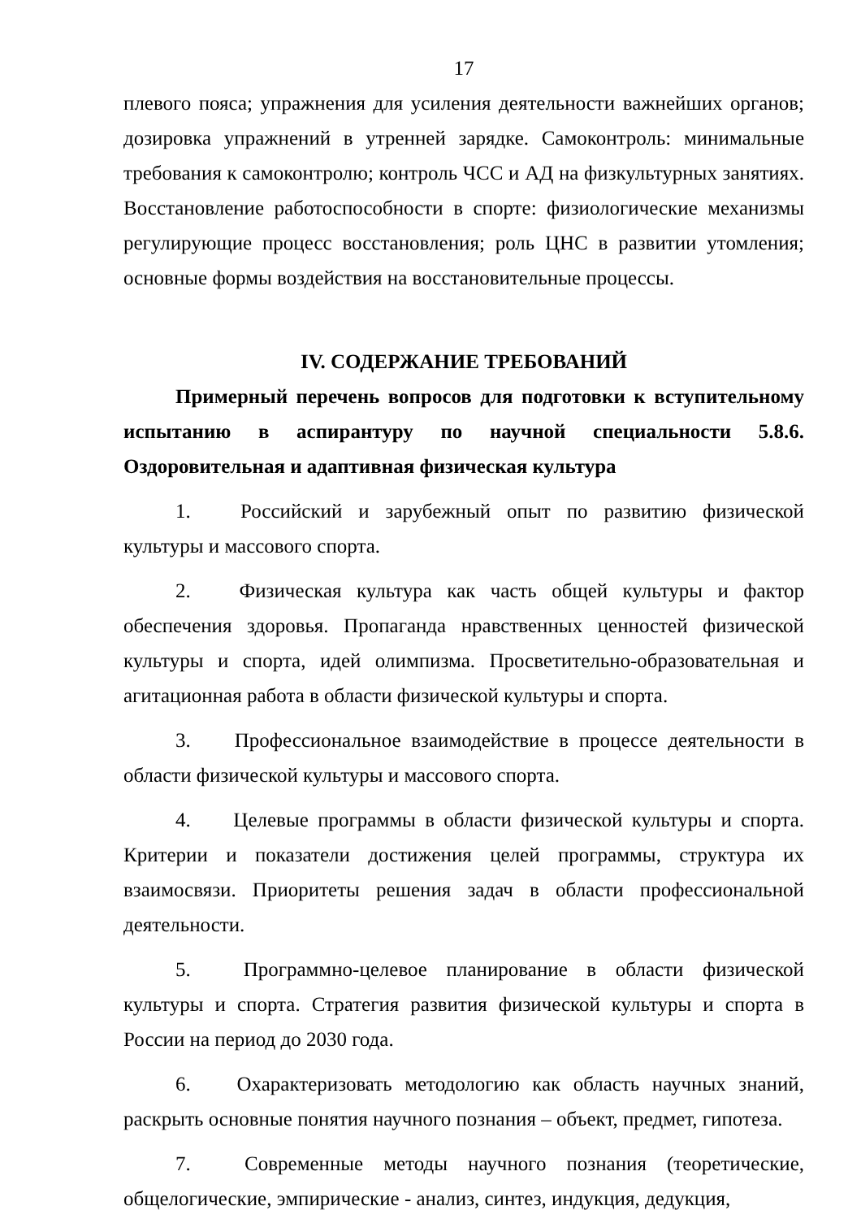17
плевого пояса; упражнения для усиления деятельности важнейших органов; дозировка упражнений в утренней зарядке. Самоконтроль: минимальные требования к самоконтролю; контроль ЧСС и АД на физкультурных занятиях. Восстановление работоспособности в спорте: физиологические механизмы регулирующие процесс восстановления; роль ЦНС в развитии утомления; основные формы воздействия на восстановительные процессы.
IV. СОДЕРЖАНИЕ ТРЕБОВАНИЙ
Примерный перечень вопросов для подготовки к вступительному испытанию в аспирантуру по научной специальности 5.8.6. Оздоровительная и адаптивная физическая культура
1. Российский и зарубежный опыт по развитию физической культуры и массового спорта.
2. Физическая культура как часть общей культуры и фактор обеспечения здоровья. Пропаганда нравственных ценностей физической культуры и спорта, идей олимпизма. Просветительно-образовательная и агитационная работа в области физической культуры и спорта.
3. Профессиональное взаимодействие в процессе деятельности в области физической культуры и массового спорта.
4. Целевые программы в области физической культуры и спорта. Критерии и показатели достижения целей программы, структура их взаимосвязи. Приоритеты решения задач в области профессиональной деятельности.
5. Программно-целевое планирование в области физической культуры и спорта. Стратегия развития физической культуры и спорта в России на период до 2030 года.
6. Охарактеризовать методологию как область научных знаний, раскрыть основные понятия научного познания – объект, предмет, гипотеза.
7. Современные методы научного познания (теоретические, общелогические, эмпирические - анализ, синтез, индукция, дедукция,